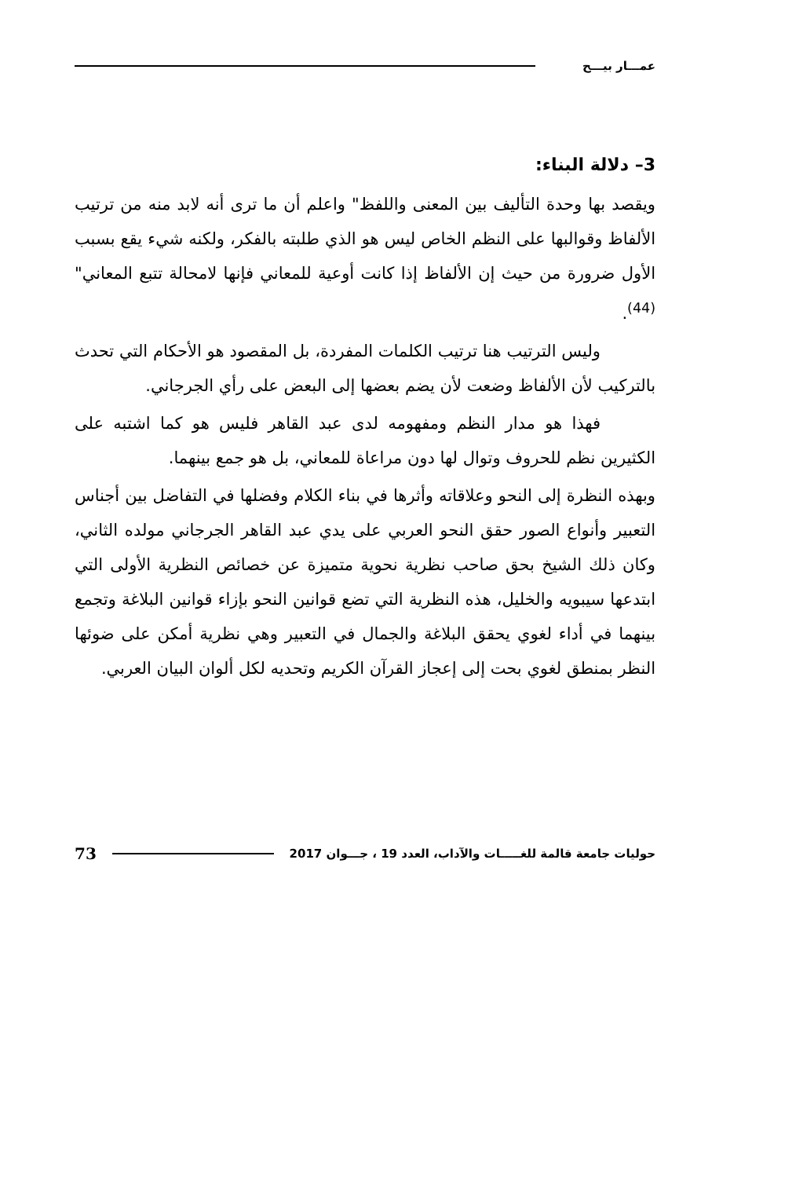عمـــار بيـــح
3– دلالة البناء:
ويقصد بها وحدة التأليف بين المعنى واللفظ" واعلم أن ما ترى أنه لابد منه من ترتيب الألفاظ وقوالبها على النظم الخاص ليس هو الذي طلبته بالفكر، ولكنه شيء يقع بسبب الأول ضرورة من حيث إن الألفاظ إذا كانت أوعية للمعاني فإنها لامحالة تتبع المعاني"<sup>(44)</sup>.
وليس الترتيب هنا ترتيب الكلمات المفردة، بل المقصود هو الأحكام التي تحدث بالتركيب لأن الألفاظ وضعت لأن يضم بعضها إلى البعض على رأي الجرجاني.
فهذا هو مدار النظم ومفهومه لدى عبد القاهر فليس هو كما اشتبه على الكثيرين نظم للحروف وتوال لها دون مراعاة للمعاني، بل هو جمع بينهما.
وبهذه النظرة إلى النحو وعلاقاته وأثرها في بناء الكلام وفضلها في التفاضل بين أجناس التعبير وأنواع الصور حقق النحو العربي على يدي عبد القاهر الجرجاني مولده الثاني، وكان ذلك الشيخ بحق صاحب نظرية نحوية متميزة عن خصائص النظرية الأولى التي ابتدعها سيبويه والخليل، هذه النظرية التي تضع قوانين النحو بإزاء قوانين البلاغة وتجمع بينهما في أداء لغوي يحقق البلاغة والجمال في التعبير وهي نظرية أمكن على ضوئها النظر بمنطق لغوي بحت إلى إعجاز القرآن الكريم وتحديه لكل ألوان البيان العربي.
حوليات جامعة قالمة للغـــــات والآداب، العدد 19 ، جـــوان 2017 73